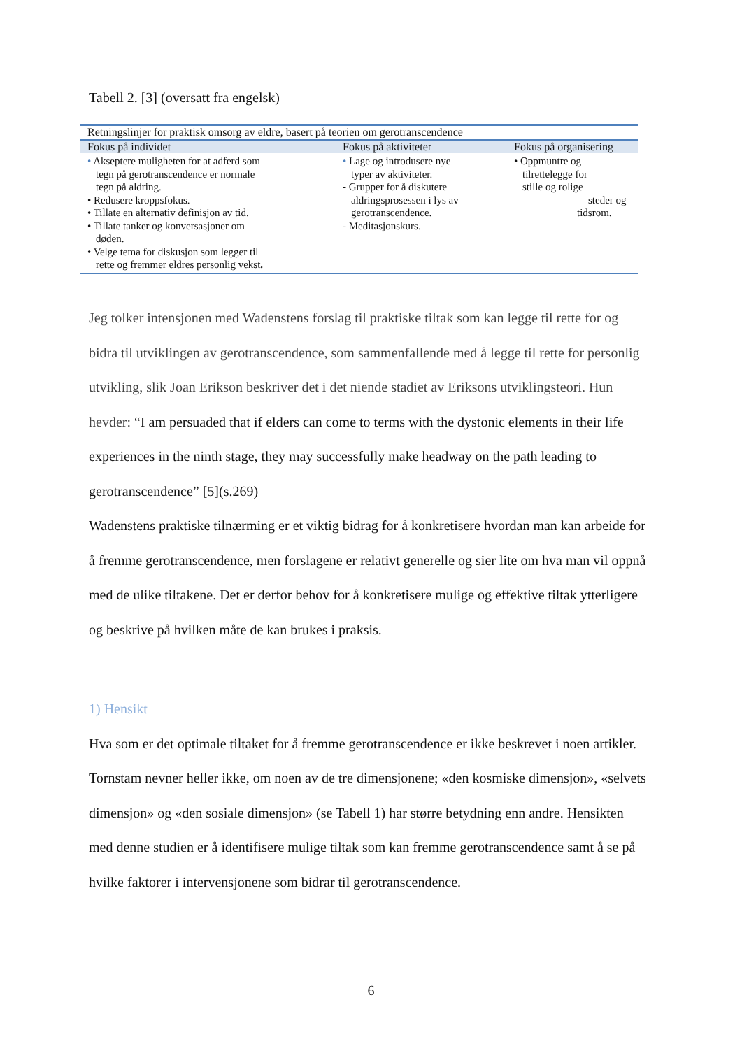Tabell 2. [3] (oversatt fra engelsk)
| Retningslinjer for praktisk omsorg av eldre, basert på teorien om gerotranscendence | | |
| Fokus på individet | Fokus på aktiviteter | Fokus på organisering |
| • Akseptere muligheten for at adferd som tegn på gerotranscendence er normale tegn på aldring. • Redusere kroppsfokus. • Tillate en alternativ definisjon av tid. • Tillate tanker og konversasjoner om døden. • Velge tema for diskusjon som legger til rette og fremmer eldres personlig vekst . | • Lage og introdusere nye typer av aktiviteter. - Grupper for å diskutere aldringsprosessen i lys av gerotranscendence. - Meditasjonskurs. | • Oppmuntre og tilrettelegge for stille og rolige steder og tidsrom. |
Jeg tolker intensjonen med Wadenstens forslag til praktiske tiltak som kan legge til rette for og bidra til utviklingen av gerotranscendence, som sammenfallende med å legge til rette for personlig utvikling, slik Joan Erikson beskriver det i det niende stadiet av Eriksons utviklingsteori. Hun hevder: “I am persuaded that if elders can come to terms with the dystonic elements in their life experiences in the ninth stage, they may successfully make headway on the path leading to gerotranscendence” [5](s.269)
Wadenstens praktiske tilnærming er et viktig bidrag for å konkretisere hvordan man kan arbeide for å fremme gerotranscendence, men forslagene er relativt generelle og sier lite om hva man vil oppnå med de ulike tiltakene. Det er derfor behov for å konkretisere mulige og effektive tiltak ytterligere og beskrive på hvilken måte de kan brukes i praksis.
1) Hensikt
Hva som er det optimale tiltaket for å fremme gerotranscendence er ikke beskrevet i noen artikler. Tornstam nevner heller ikke, om noen av de tre dimensjonene; «den kosmiske dimensjon», «selvets dimensjon» og «den sosiale dimensjon» (se Tabell 1) har større betydning enn andre. Hensikten med denne studien er å identifisere mulige tiltak som kan fremme gerotranscendence samt å se på hvilke faktorer i intervensjonene som bidrar til gerotranscendence.
6